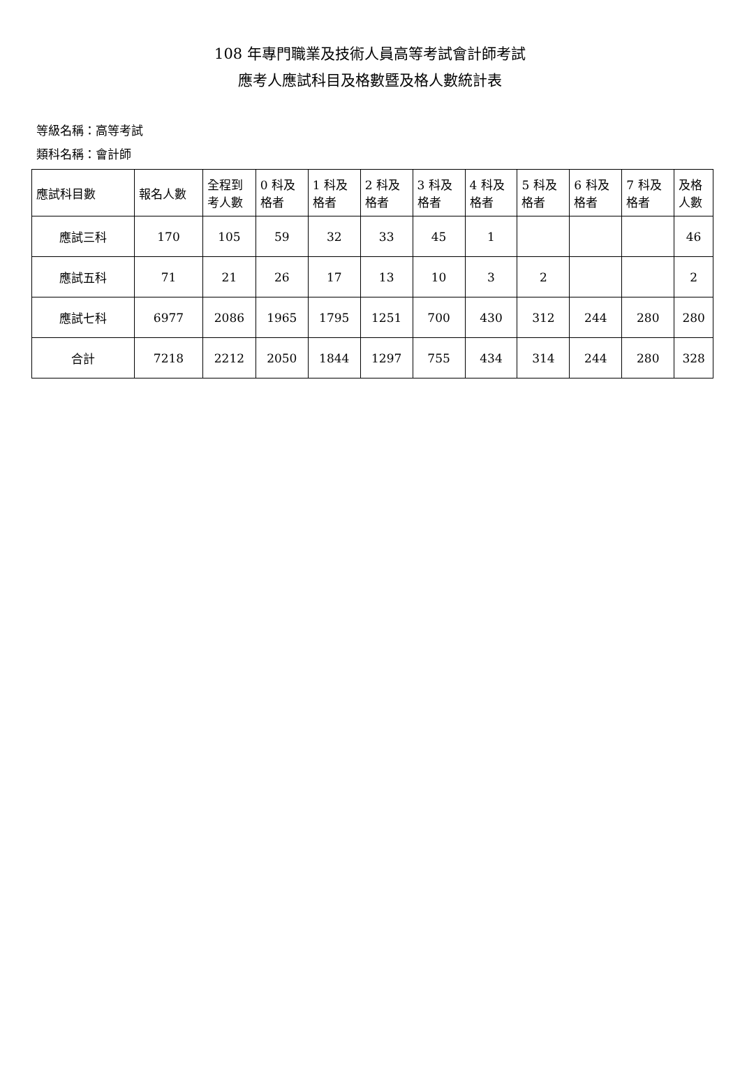108 年專門職業及技術人員高等考試會計師考試
應考人應試科目及格數暨及格人數統計表
等級名稱：高等考試
類科名稱：會計師
| 應試科目數 | 報名人數 | 全程到 考人數 | 0 科及 格者 | 1 科及 格者 | 2 科及 格者 | 3 科及 格者 | 4 科及 格者 | 5 科及 格者 | 6 科及 格者 | 7 科及 格者 | 及格 人數 |
| --- | --- | --- | --- | --- | --- | --- | --- | --- | --- | --- | --- |
| 應試三科 | 170 | 105 | 59 | 32 | 33 | 45 | 1 | | | | 46 |
| 應試五科 | 71 | 21 | 26 | 17 | 13 | 10 | 3 | 2 | | | 2 |
| 應試七科 | 6977 | 2086 | 1965 | 1795 | 1251 | 700 | 430 | 312 | 244 | 280 | 280 |
| 合計 | 7218 | 2212 | 2050 | 1844 | 1297 | 755 | 434 | 314 | 244 | 280 | 328 |